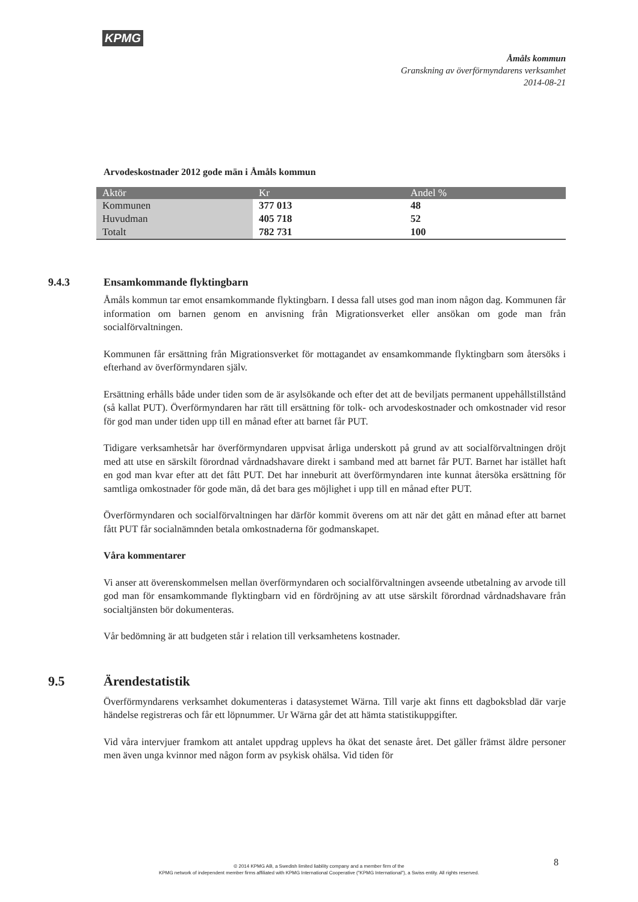KPMG
Åmåls kommun
Granskning av överförmyndarens verksamhet
2014-08-21
Arvodeskostnader 2012 gode män i Åmåls kommun
| Aktör | Kr | Andel % |
| --- | --- | --- |
| Kommunen | 377 013 | 48 |
| Huvudman | 405 718 | 52 |
| Totalt | 782 731 | 100 |
9.4.3 Ensamkommande flyktingbarn
Åmåls kommun tar emot ensamkommande flyktingbarn. I dessa fall utses god man inom någon dag. Kommunen får information om barnen genom en anvisning från Migrationsverket eller ansökan om gode man från socialförvaltningen.
Kommunen får ersättning från Migrationsverket för mottagandet av ensamkommande flyktingbarn som återsöks i efterhand av överförmyndaren själv.
Ersättning erhålls både under tiden som de är asylsökande och efter det att de beviljats permanent uppehållstillstånd (så kallat PUT). Överförmyndaren har rätt till ersättning för tolk- och arvodeskostnader och omkostnader vid resor för god man under tiden upp till en månad efter att barnet får PUT.
Tidigare verksamhetsår har överförmyndaren uppvisat årliga underskott på grund av att socialförvaltningen dröjt med att utse en särskilt förordnad vårdnadshavare direkt i samband med att barnet får PUT. Barnet har istället haft en god man kvar efter att det fått PUT. Det har inneburit att överförmyndaren inte kunnat återsöka ersättning för samtliga omkostnader för gode män, då det bara ges möjlighet i upp till en månad efter PUT.
Överförmyndaren och socialförvaltningen har därför kommit överens om att när det gått en månad efter att barnet fått PUT får socialnämnden betala omkostnaderna för godmanskapet.
Våra kommentarer
Vi anser att överenskommelsen mellan överförmyndaren och socialförvaltningen avseende utbetalning av arvode till god man för ensamkommande flyktingbarn vid en fördröjning av att utse särskilt förordnad vårdnadshavare från socialtjänsten bör dokumenteras.
Vår bedömning är att budgeten står i relation till verksamhetens kostnader.
9.5 Ärendestatistik
Överförmyndarens verksamhet dokumenteras i datasystemet Wärna. Till varje akt finns ett dagboksblad där varje händelse registreras och får ett löpnummer. Ur Wärna går det att hämta statistikuppgifter.
Vid våra intervjuer framkom att antalet uppdrag upplevs ha ökat det senaste året. Det gäller främst äldre personer men även unga kvinnor med någon form av psykisk ohälsa. Vid tiden för
8
© 2014 KPMG AB, a Swedish limited liability company and a member firm of the
KPMG network of independent member firms affiliated with KPMG International Cooperative ("KPMG International"), a Swiss entity. All rights reserved.